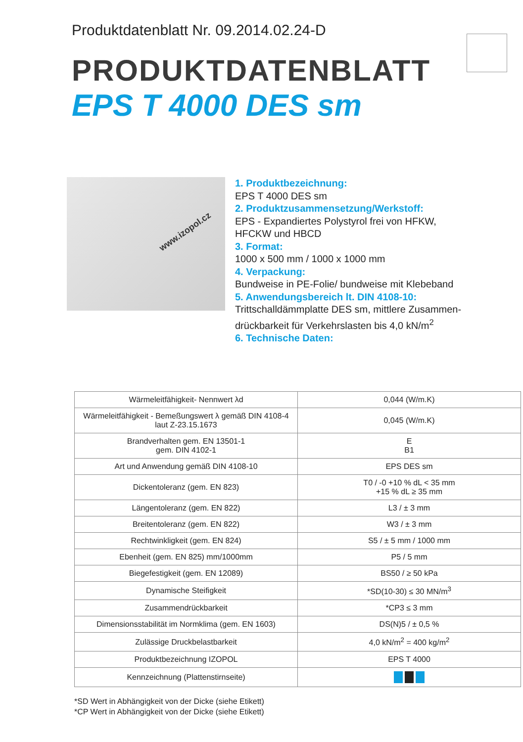Produktdatenblatt Nr. 09.2014.02.24-D
PRODUKTDATENBLATT
EPS T 4000 DES sm
www.izopol.cz
1. Produktbezeichnung:
EPS T 4000 DES sm
2. Produktzusammensetzung/Werkstoff:
EPS - Expandiertes Polystyrol frei von HFKW,
HFCKW und HBCD
3. Format:
1000 x 500 mm / 1000 x 1000 mm
4. Verpackung:
Bundweise in PE-Folie/ bundweise mit Klebeband
5. Anwendungsbereich lt. DIN 4108-10:
Trittschalldämmplatte DES sm, mittlere Zusammen-
drückbarkeit für Verkehrslasten bis 4,0 kN/m<sup>2</sup>
6. Technische Daten:
| Wärmeleitfähigkeit- Nennwert λd | 0,044 (W/m.K) |
| Wärmeleitfähigkeit - Bemeßungswert λ gemäß DIN 4108-4 laut Z-23.15.1673 | 0,045 (W/m.K) |
| Brandverhalten gem. EN 13501-1 gem. DIN 4102-1 | E B1 |
| Art und Anwendung gemäß DIN 4108-10 | EPS DES sm |
| Dickentoleranz (gem. EN 823) | T0 / -0 +10 % dL < 35 mm +15 % dL ≥ 35 mm |
| Längentoleranz (gem. EN 822) | L3 / ± 3 mm |
| Breitentoleranz (gem. EN 822) | W3 / ± 3 mm |
| Rechtwinkligkeit (gem. EN 824) | S5 / ± 5 mm / 1000 mm |
| Ebenheit (gem. EN 825) mm/1000mm | P5 / 5 mm |
| Biegefestigkeit (gem. EN 12089) | BS50 / ≥ 50 kPa |
| Dynamische Steifigkeit | *SD(10-30) ≤ 30 MN/m<sup>3</sup> |
| Zusammendrückbarkeit | *CP3 ≤ 3 mm |
| Dimensionsstabilität im Normklima (gem. EN 1603) | DS(N)5 / ± 0,5 % |
| Zulässige Druckbelastbarkeit | 4,0 kN/m<sup>2</sup> = 400 kg/m<sup>2</sup> |
| Produktbezeichnung IZOPOL | EPS T 4000 |
| Kennzeichnung (Plattenstirnseite) | |
*SD Wert in Abhängigkeit von der Dicke (siehe Etikett)
*CP Wert in Abhängigkeit von der Dicke (siehe Etikett)